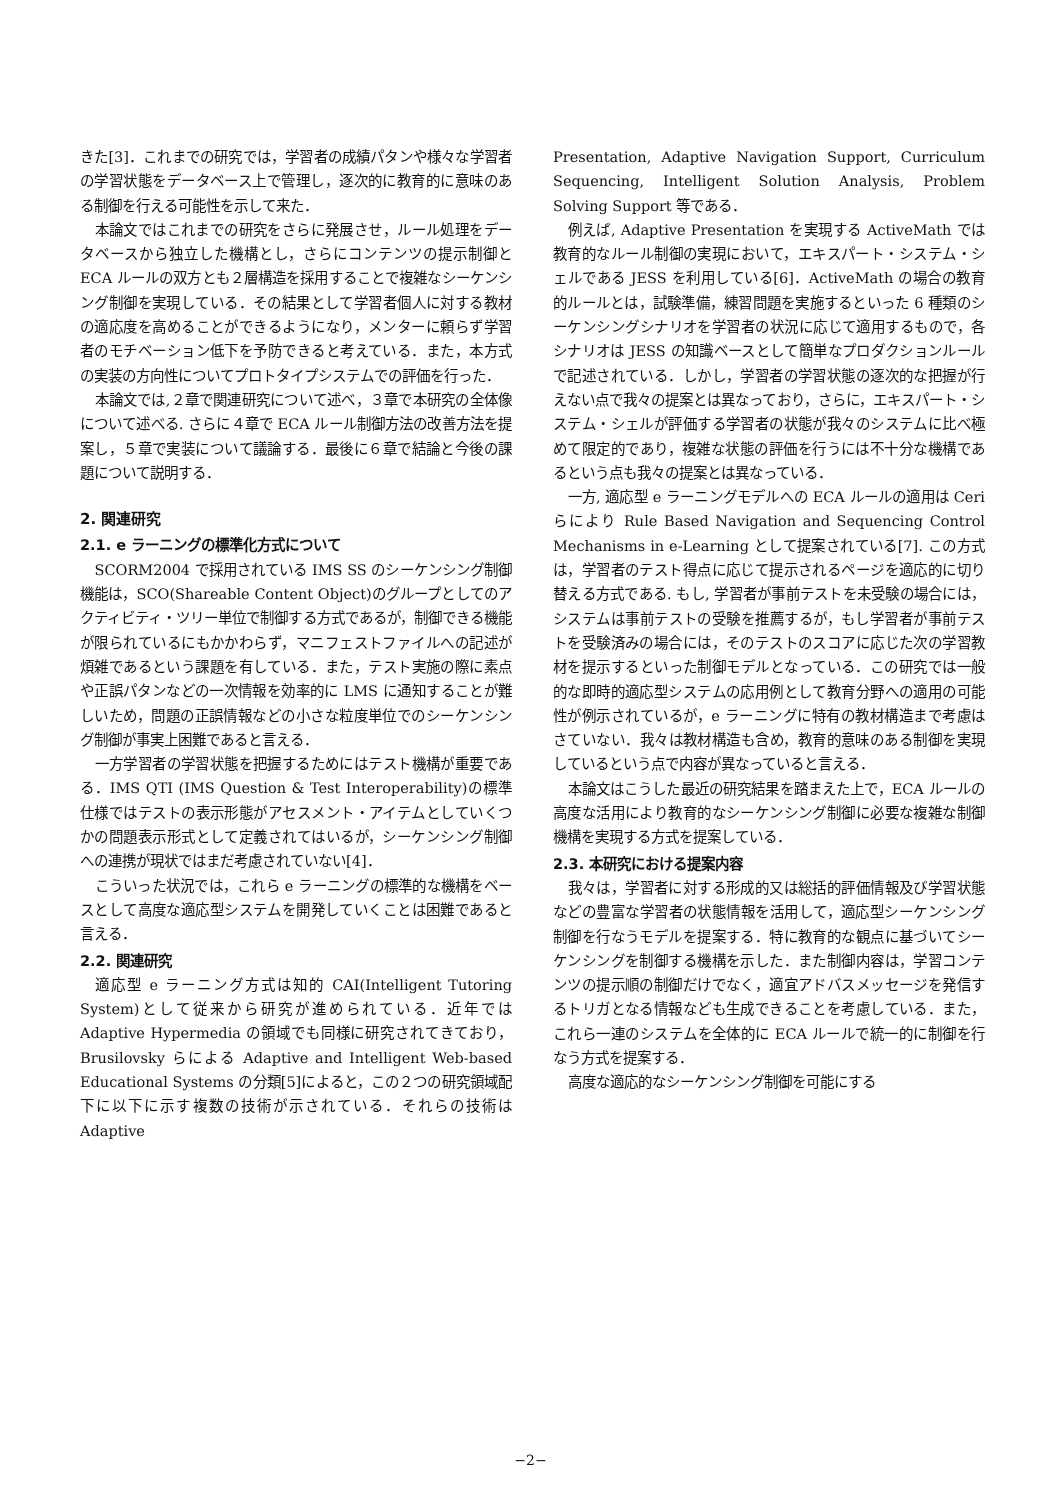きた[3]．これまでの研究では，学習者の成績パタンや様々な学習者の学習状態をデータベース上で管理し，逐次的に教育的に意味のある制御を行える可能性を示して来た．
本論文ではこれまでの研究をさらに発展させ，ルール処理をデータベースから独立した機構とし，さらにコンテンツの提示制御と ECA ルールの双方とも２層構造を採用することで複雑なシーケンシング制御を実現している．その結果として学習者個人に対する教材の適応度を高めることができるようになり，メンターに頼らず学習者のモチベーション低下を予防できると考えている．また，本方式の実装の方向性についてプロトタイプシステムでの評価を行った．
本論文では,２章で関連研究について述べ，３章で本研究の全体像について述べる. さらに４章で ECA ルール制御方法の改善方法を提案し，５章で実装について議論する．最後に６章で結論と今後の課題について説明する．
2. 関連研究
2.1. e ラーニングの標準化方式について
SCORM2004 で採用されている IMS SS のシーケンシング制御機能は，SCO(Shareable Content Object)のグループとしてのアクティビティ・ツリー単位で制御する方式であるが，制御できる機能が限られているにもかかわらず，マニフェストファイルへの記述が煩雑であるという課題を有している．また，テスト実施の際に素点や正誤パタンなどの一次情報を効率的に LMS に通知することが難しいため，問題の正誤情報などの小さな粒度単位でのシーケンシング制御が事実上困難であると言える．
一方学習者の学習状態を把握するためにはテスト機構が重要である．IMS QTI (IMS Question & Test Interoperability)の標準仕様ではテストの表示形態がアセスメント・アイテムとしていくつかの問題表示形式として定義されてはいるが，シーケンシング制御への連携が現状ではまだ考慮されていない[4]．
こういった状況では，これら e ラーニングの標準的な機構をベースとして高度な適応型システムを開発していくことは困難であると言える．
2.2. 関連研究
適応型 e ラーニング方式は知的 CAI(Intelligent Tutoring System)として従来から研究が進められている．近年では Adaptive Hypermedia の領域でも同様に研究されてきており，Brusilovsky らによる Adaptive and Intelligent Web-based Educational Systems の分類[5]によると，この２つの研究領域配下に以下に示す複数の技術が示されている．それらの技術は Adaptive
Presentation, Adaptive Navigation Support, Curriculum Sequencing, Intelligent Solution Analysis, Problem Solving Support 等である．
例えば, Adaptive Presentation を実現する ActiveMath では教育的なルール制御の実現において，エキスパート・システム・シェルである JESS を利用している[6]．ActiveMath の場合の教育的ルールとは，試験準備，練習問題を実施するといった 6 種類のシーケンシングシナリオを学習者の状況に応じて適用するもので，各シナリオは JESS の知識ベースとして簡単なプロダクションルールで記述されている．しかし，学習者の学習状態の逐次的な把握が行えない点で我々の提案とは異なっており，さらに，エキスパート・システム・シェルが評価する学習者の状態が我々のシステムに比べ極めて限定的であり，複雑な状態の評価を行うには不十分な機構であるという点も我々の提案とは異なっている．
一方, 適応型 e ラーニングモデルへの ECA ルールの適用は Ceri らにより Rule Based Navigation and Sequencing Control Mechanisms in e-Learning として提案されている[7]. この方式は，学習者のテスト得点に応じて提示されるページを適応的に切り替える方式である. もし, 学習者が事前テストを未受験の場合には，システムは事前テストの受験を推薦するが，もし学習者が事前テストを受験済みの場合には，そのテストのスコアに応じた次の学習教材を提示するといった制御モデルとなっている．この研究では一般的な即時的適応型システムの応用例として教育分野への適用の可能性が例示されているが，e ラーニングに特有の教材構造まで考慮はさていない．我々は教材構造も含め，教育的意味のある制御を実現しているという点で内容が異なっていると言える．
本論文はこうした最近の研究結果を踏まえた上で，ECA ルールの高度な活用により教育的なシーケンシング制御に必要な複雑な制御機構を実現する方式を提案している．
2.3. 本研究における提案内容
我々は，学習者に対する形成的又は総括的評価情報及び学習状態などの豊富な学習者の状態情報を活用して，適応型シーケンシング制御を行なうモデルを提案する．特に教育的な観点に基づいてシーケンシングを制御する機構を示した．また制御内容は，学習コンテンツの提示順の制御だけでなく，適宜アドバスメッセージを発信するトリガとなる情報なども生成できることを考慮している．また，これら一連のシステムを全体的に ECA ルールで統一的に制御を行なう方式を提案する．
高度な適応的なシーケンシング制御を可能にする
−2−